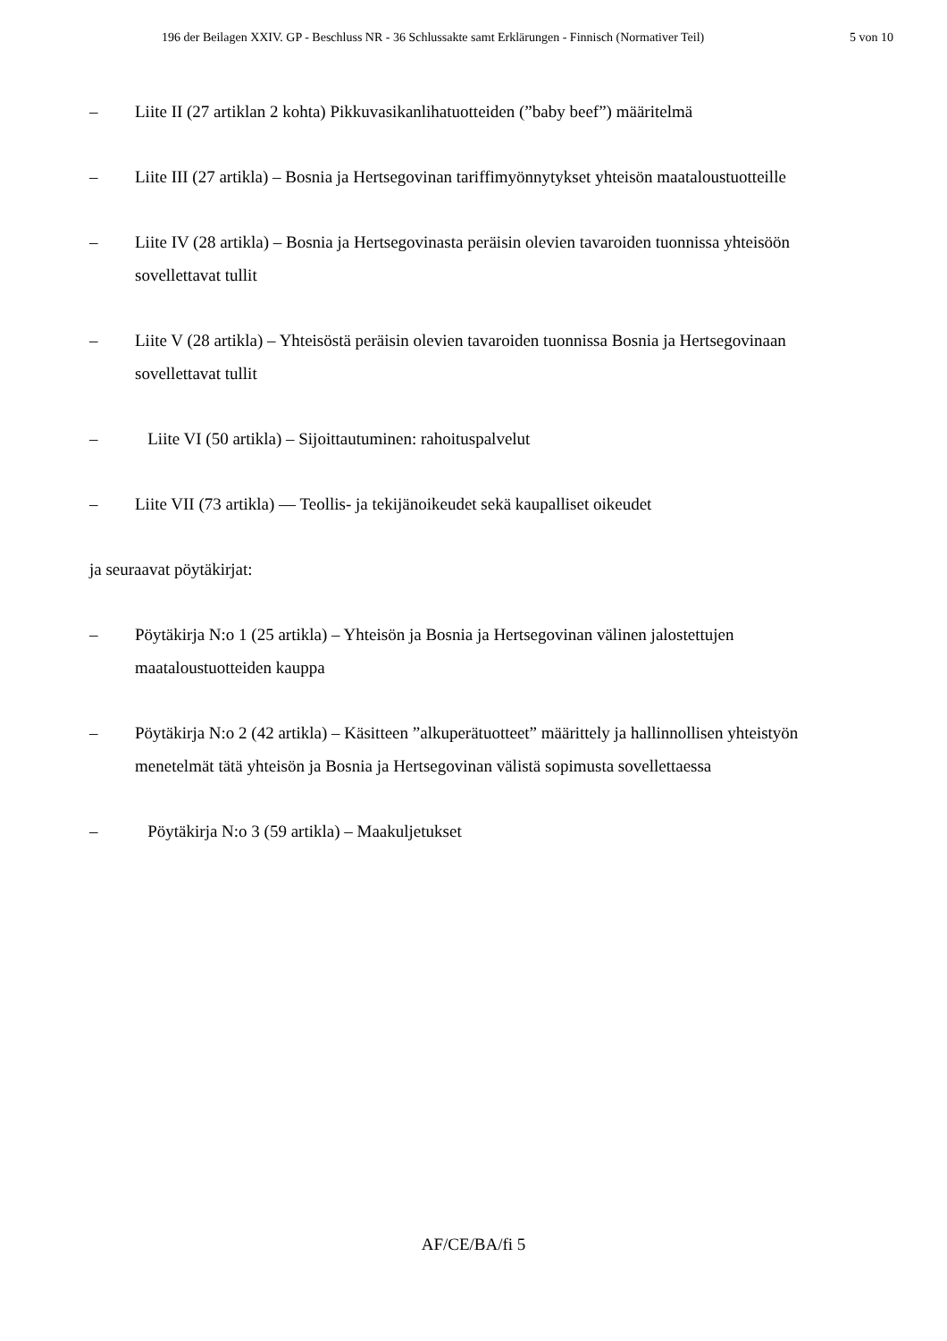196 der Beilagen XXIV. GP - Beschluss NR - 36 Schlussakte samt Erklärungen - Finnisch (Normativer Teil) 5 von 10
– Liite II (27 artiklan 2 kohta) Pikkuvasikanlihatuotteiden (”baby beef”) määritelmä
– Liite III (27 artikla) – Bosnia ja Hertsegovinan tariffimyönnytykset yhteisön maataloustuotteille
– Liite IV (28 artikla) – Bosnia ja Hertsegovinasta peräisin olevien tavaroiden tuonnissa yhteisöön sovellettavat tullit
– Liite V (28 artikla) – Yhteisöstä peräisin olevien tavaroiden tuonnissa Bosnia ja Hertsegovinaan sovellettavat tullit
– Liite VI (50 artikla) – Sijoittautuminen: rahoituspalvelut
– Liite VII (73 artikla) — Teollis- ja tekijänoikeudet sekä kaupalliset oikeudet
ja seuraavat pöytäkirjat:
– Pöytäkirja N:o 1 (25 artikla) – Yhteisön ja Bosnia ja Hertsegovinan välinen jalostettujen maataloustuotteiden kauppa
– Pöytäkirja N:o 2 (42 artikla) – Käsitteen ”alkuperätuotteet” määrittely ja hallinnollisen yhteistyön menetelmät tätä yhteisön ja Bosnia ja Hertsegovinan välistä sopimusta sovellettaessa
– Pöytäkirja N:o 3 (59 artikla) – Maakuljetukset
AF/CE/BA/fi 5